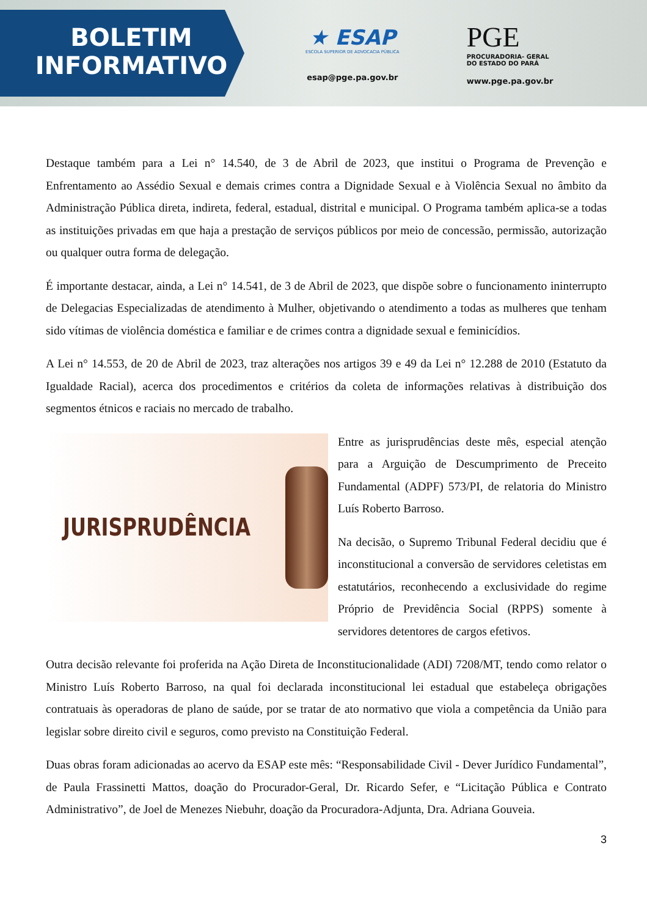BOLETIM
INFORMATIVO
★ ESAP
ESCOLA SUPERIOR DE ADVOCACIA PÚBLICA
esap@pge.pa.gov.br
PGE
PROCURADORIA- GERAL
DO ESTADO DO PARÁ
www.pge.pa.gov.br
Destaque também para a Lei n° 14.540, de 3 de Abril de 2023, que institui o Programa de Prevenção e Enfrentamento ao Assédio Sexual e demais crimes contra a Dignidade Sexual e à Violência Sexual no âmbito da Administração Pública direta, indireta, federal, estadual, distrital e municipal. O Programa também aplica-se a todas as instituições privadas em que haja a prestação de serviços públicos por meio de concessão, permissão, autorização ou qualquer outra forma de delegação.
É importante destacar, ainda, a Lei n° 14.541, de 3 de Abril de 2023, que dispõe sobre o funcionamento ininterrupto de Delegacias Especializadas de atendimento à Mulher, objetivando o atendimento a todas as mulheres que tenham sido vítimas de violência doméstica e familiar e de crimes contra a dignidade sexual e feminicídios.
A Lei n° 14.553, de 20 de Abril de 2023, traz alterações nos artigos 39 e 49 da Lei n° 12.288 de 2010 (Estatuto da Igualdade Racial), acerca dos procedimentos e critérios da coleta de informações relativas à distribuição dos segmentos étnicos e raciais no mercado de trabalho.
JURISPRUDÊNCIA
Entre as jurisprudências deste mês, especial atenção para a Arguição de Descumprimento de Preceito Fundamental (ADPF) 573/PI, de relatoria do Ministro Luís Roberto Barroso.
Na decisão, o Supremo Tribunal Federal decidiu que é inconstitucional a conversão de servidores celetistas em estatutários, reconhecendo a exclusividade do regime Próprio de Previdência Social (RPPS) somente à servidores detentores de cargos efetivos.
Outra decisão relevante foi proferida na Ação Direta de Inconstitucionalidade (ADI) 7208/MT, tendo como relator o Ministro Luís Roberto Barroso, na qual foi declarada inconstitucional lei estadual que estabeleça obrigações contratuais às operadoras de plano de saúde, por se tratar de ato normativo que viola a competência da União para legislar sobre direito civil e seguros, como previsto na Constituição Federal.
Duas obras foram adicionadas ao acervo da ESAP este mês: “Responsabilidade Civil - Dever Jurídico Fundamental”, de Paula Frassinetti Mattos, doação do Procurador-Geral, Dr. Ricardo Sefer, e “Licitação Pública e Contrato Administrativo”, de Joel de Menezes Niebuhr, doação da Procuradora-Adjunta, Dra. Adriana Gouveia.
3